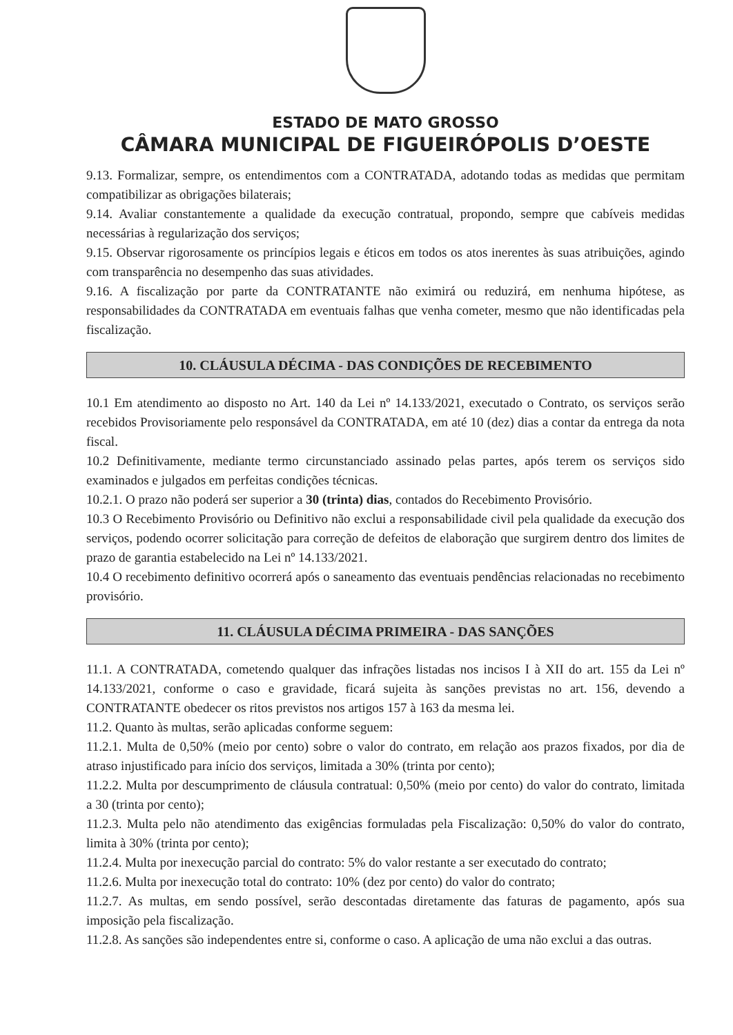ESTADO DE MATO GROSSO
CÂMARA MUNICIPAL DE FIGUEIRÓPOLIS D’OESTE
9.13. Formalizar, sempre, os entendimentos com a CONTRATADA, adotando todas as medidas que permitam compatibilizar as obrigações bilaterais;
9.14. Avaliar constantemente a qualidade da execução contratual, propondo, sempre que cabíveis medidas necessárias à regularização dos serviços;
9.15. Observar rigorosamente os princípios legais e éticos em todos os atos inerentes às suas atribuições, agindo com transparência no desempenho das suas atividades.
9.16. A fiscalização por parte da CONTRATANTE não eximirá ou reduzirá, em nenhuma hipótese, as responsabilidades da CONTRATADA em eventuais falhas que venha cometer, mesmo que não identificadas pela fiscalização.
10. CLÁUSULA DÉCIMA - DAS CONDIÇÕES DE RECEBIMENTO
10.1 Em atendimento ao disposto no Art. 140 da Lei nº 14.133/2021, executado o Contrato, os serviços serão recebidos Provisoriamente pelo responsável da CONTRATADA, em até 10 (dez) dias a contar da entrega da nota fiscal.
10.2 Definitivamente, mediante termo circunstanciado assinado pelas partes, após terem os serviços sido examinados e julgados em perfeitas condições técnicas.
10.2.1. O prazo não poderá ser superior a 30 (trinta) dias, contados do Recebimento Provisório.
10.3 O Recebimento Provisório ou Definitivo não exclui a responsabilidade civil pela qualidade da execução dos serviços, podendo ocorrer solicitação para correção de defeitos de elaboração que surgirem dentro dos limites de prazo de garantia estabelecido na Lei nº 14.133/2021.
10.4 O recebimento definitivo ocorrerá após o saneamento das eventuais pendências relacionadas no recebimento provisório.
11. CLÁUSULA DÉCIMA PRIMEIRA - DAS SANÇÕES
11.1. A CONTRATADA, cometendo qualquer das infrações listadas nos incisos I à XII do art. 155 da Lei nº 14.133/2021, conforme o caso e gravidade, ficará sujeita às sanções previstas no art. 156, devendo a CONTRATANTE obedecer os ritos previstos nos artigos 157 à 163 da mesma lei.
11.2. Quanto às multas, serão aplicadas conforme seguem:
11.2.1. Multa de 0,50% (meio por cento) sobre o valor do contrato, em relação aos prazos fixados, por dia de atraso injustificado para início dos serviços, limitada a 30% (trinta por cento);
11.2.2. Multa por descumprimento de cláusula contratual: 0,50% (meio por cento) do valor do contrato, limitada a 30 (trinta por cento);
11.2.3. Multa pelo não atendimento das exigências formuladas pela Fiscalização: 0,50% do valor do contrato, limita à 30% (trinta por cento);
11.2.4. Multa por inexecução parcial do contrato: 5% do valor restante a ser executado do contrato;
11.2.6. Multa por inexecução total do contrato: 10% (dez por cento) do valor do contrato;
11.2.7. As multas, em sendo possível, serão descontadas diretamente das faturas de pagamento, após sua imposição pela fiscalização.
11.2.8. As sanções são independentes entre si, conforme o caso. A aplicação de uma não exclui a das outras.